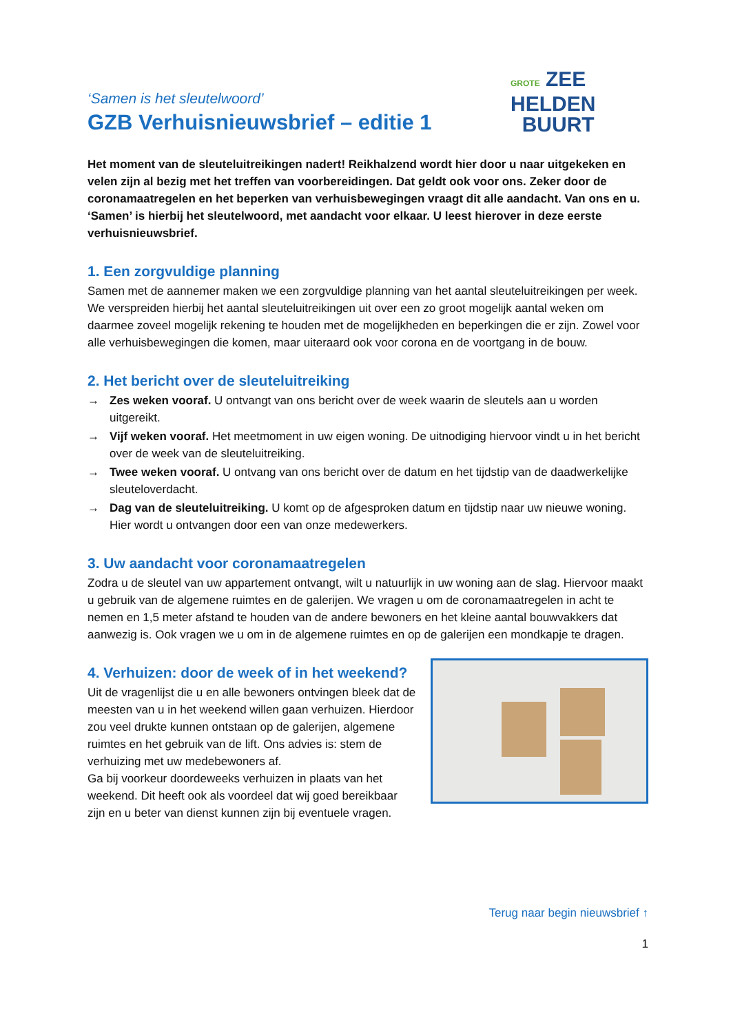‘Samen is het sleutelwoord’
GZB Verhuisnieuwsbrief – editie 1
GROTE ZEE
HELDEN
BUURT
Het moment van de sleuteluitreikingen nadert! Reikhalzend wordt hier door u naar uitgekeken en velen zijn al bezig met het treffen van voorbereidingen. Dat geldt ook voor ons. Zeker door de coronamaatregelen en het beperken van verhuisbewegingen vraagt dit alle aandacht. Van ons en u. ‘Samen’ is hierbij het sleutelwoord, met aandacht voor elkaar. U leest hierover in deze eerste verhuisnieuwsbrief.
1. Een zorgvuldige planning
Samen met de aannemer maken we een zorgvuldige planning van het aantal sleuteluitreikingen per week. We verspreiden hierbij het aantal sleuteluitreikingen uit over een zo groot mogelijk aantal weken om daarmee zoveel mogelijk rekening te houden met de mogelijkheden en beperkingen die er zijn. Zowel voor alle verhuisbewegingen die komen, maar uiteraard ook voor corona en de voortgang in de bouw.
2. Het bericht over de sleuteluitreiking
→ Zes weken vooraf. U ontvangt van ons bericht over de week waarin de sleutels aan u worden uitgereikt.
→ Vijf weken vooraf. Het meetmoment in uw eigen woning. De uitnodiging hiervoor vindt u in het bericht over de week van de sleuteluitreiking.
→ Twee weken vooraf. U ontvang van ons bericht over de datum en het tijdstip van de daadwerkelijke sleuteloverdacht.
→ Dag van de sleuteluitreiking. U komt op de afgesproken datum en tijdstip naar uw nieuwe woning. Hier wordt u ontvangen door een van onze medewerkers.
3. Uw aandacht voor coronamaatregelen
Zodra u de sleutel van uw appartement ontvangt, wilt u natuurlijk in uw woning aan de slag. Hiervoor maakt u gebruik van de algemene ruimtes en de galerijen. We vragen u om de coronamaatregelen in acht te nemen en 1,5 meter afstand te houden van de andere bewoners en het kleine aantal bouwvakkers dat aanwezig is. Ook vragen we u om in de algemene ruimtes en op de galerijen een mondkapje te dragen.
4. Verhuizen: door de week of in het weekend?
Uit de vragenlijst die u en alle bewoners ontvingen bleek dat de meesten van u in het weekend willen gaan verhuizen. Hierdoor zou veel drukte kunnen ontstaan op de galerijen, algemene ruimtes en het gebruik van de lift. Ons advies is: stem de verhuizing met uw medebewoners af.
Ga bij voorkeur doordeweeks verhuizen in plaats van het weekend. Dit heeft ook als voordeel dat wij goed bereikbaar zijn en u beter van dienst kunnen zijn bij eventuele vragen.
Terug naar begin nieuwsbrief ↑
1